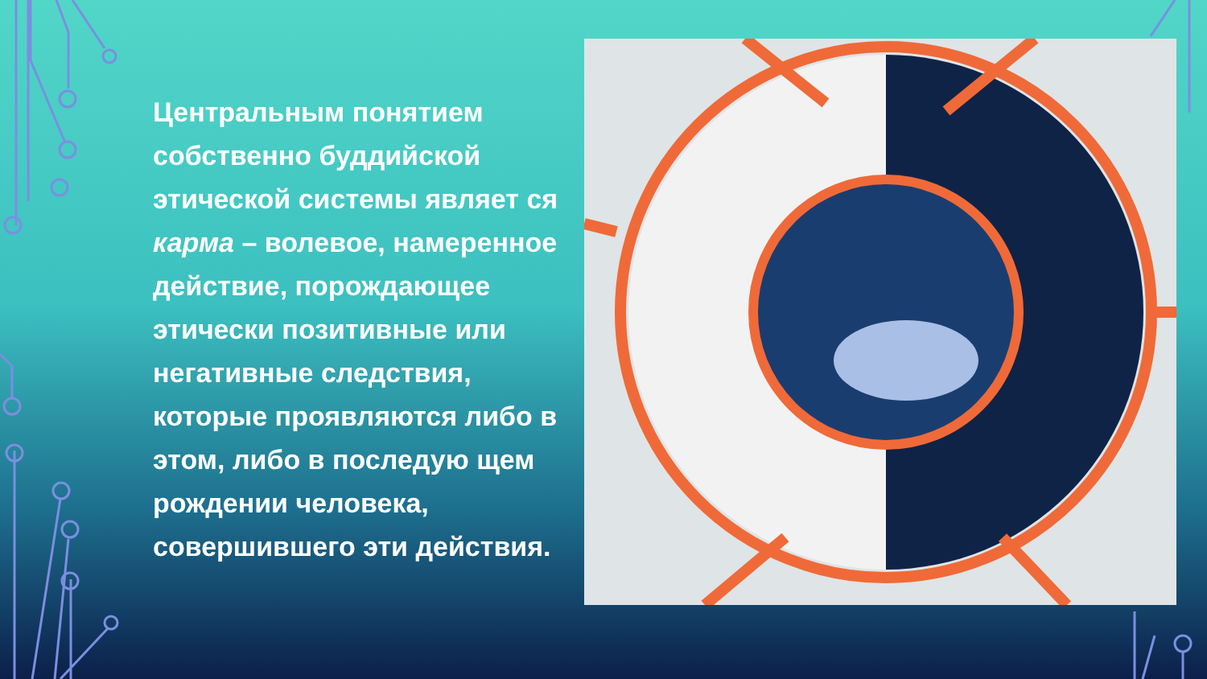Центральным понятием собственно буддийской этической системы являет ся карма – волевое, намеренное действие, порождающее этически позитивные или негативные следствия, которые проявляются либо в этом, либо в последую щем рождении человека, совершившего эти действия.